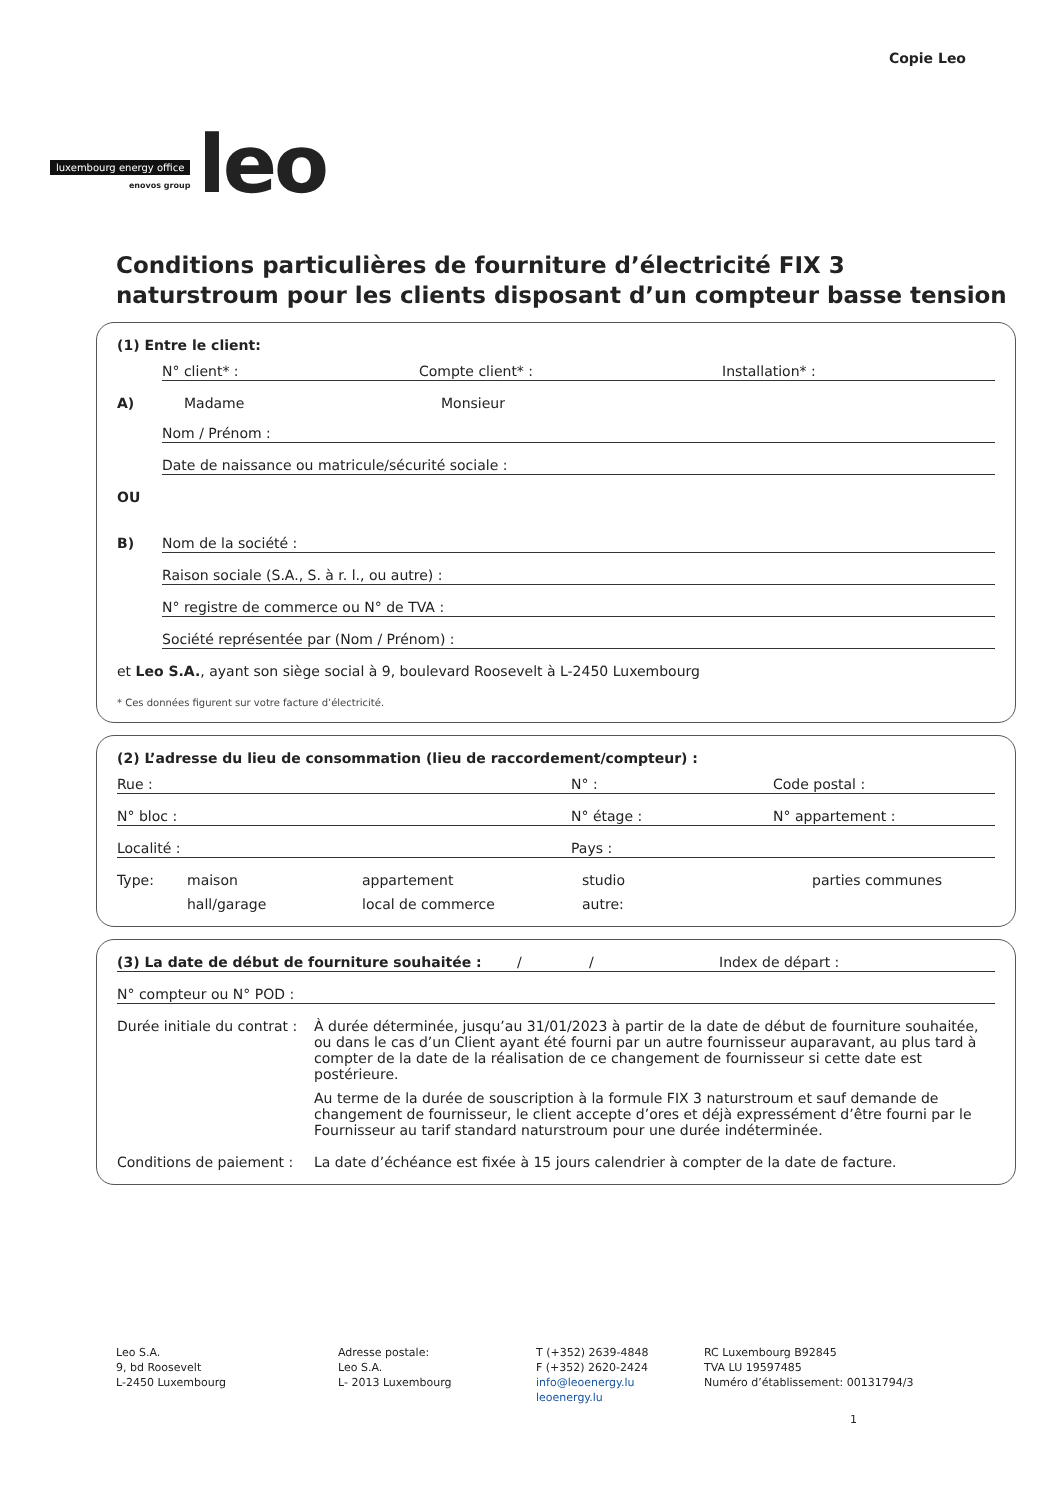luxembourg energy office
enovos group
leo
Copie Leo
Conditions particulières de fourniture d’électricité FIX 3 naturstroum pour les clients disposant d’un compteur basse tension
(1) Entre le client:
N° client* : Compte client* : Installation* :
A) Madame Monsieur
Nom / Prénom :
Date de naissance ou matricule/sécurité sociale :
OU
B) Nom de la société :
Raison sociale (S.A., S. à r. l., ou autre) :
N° registre de commerce ou N° de TVA :
Société représentée par (Nom / Prénom) :
et Leo S.A., ayant son siège social à 9, boulevard Roosevelt à L-2450 Luxembourg
* Ces données figurent sur votre facture d’électricité.
(2) L’adresse du lieu de consommation (lieu de raccordement/compteur) :
Rue : N° : Code postal :
N° bloc : N° étage : N° appartement :
Localité : Pays :
Type: maison appartement studio parties communes hall/garage local de commerce autre:
(3) La date de début de fourniture souhaitée : / / Index de départ :
N° compteur ou N° POD :
Durée initiale du contrat :
À durée déterminée, jusqu’au 31/01/2023 à partir de la date de début de fourniture souhaitée, ou dans le cas d’un Client ayant été fourni par un autre fournisseur auparavant, au plus tard à compter de la date de la réalisation de ce changement de fournisseur si cette date est postérieure.
Au terme de la durée de souscription à la formule FIX 3 naturstroum et sauf demande de changement de fournisseur, le client accepte d’ores et déjà expressément d’être fourni par le Fournisseur au tarif standard naturstroum pour une durée indéterminée.
Conditions de paiement :
La date d’échéance est fixée à 15 jours calendrier à compter de la date de facture.
Leo S.A.
9, bd Roosevelt
L-2450 Luxembourg
Adresse postale:
Leo S.A.
L- 2013 Luxembourg
T (+352) 2639-4848
F (+352) 2620-2424
info@leoenergy.lu
leoenergy.lu
RC Luxembourg B92845
TVA LU 19597485
Numéro d’établissement: 00131794/3
1